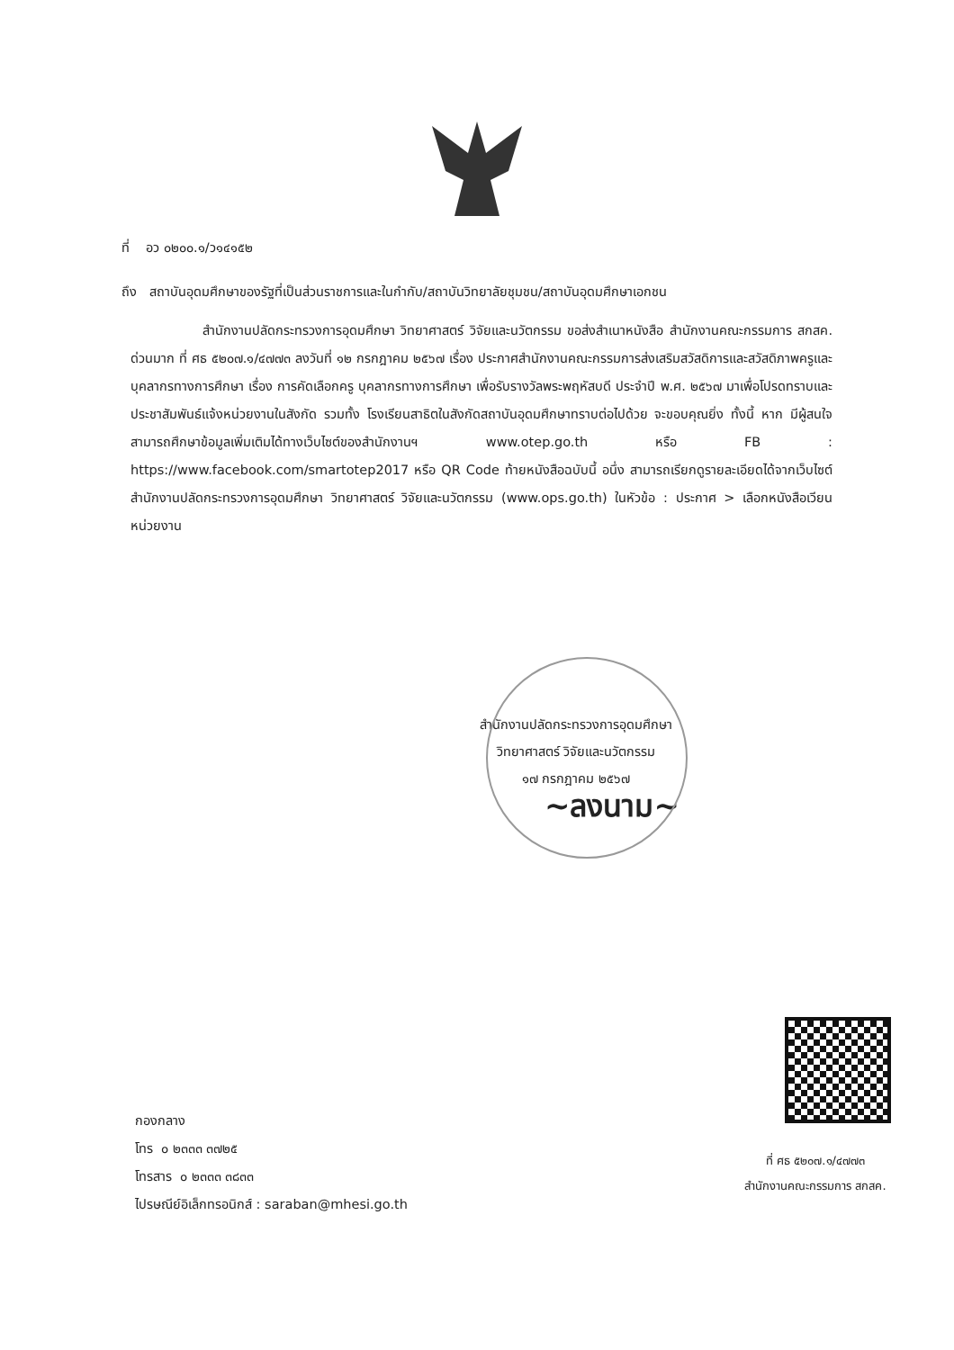ที่ อว ๐๒๐๐.๑/ว๑๔๑๕๒
ถึง สถาบันอุดมศึกษาของรัฐที่เป็นส่วนราชการและในกำกับ/สถาบันวิทยาลัยชุมชน/สถาบันอุดมศึกษาเอกชน
สำนักงานปลัดกระทรวงการอุดมศึกษา วิทยาศาสตร์ วิจัยและนวัตกรรม ขอส่งสำเนาหนังสือ สำนักงานคณะกรรมการ สกสค. ด่วนมาก ที่ ศธ ๕๒๐๗.๑/๔๗๗๓ ลงวันที่ ๑๒ กรกฎาคม ๒๕๖๗ เรื่อง ประกาศสำนักงานคณะกรรมการส่งเสริมสวัสดิการและสวัสดิภาพครูและบุคลากรทางการศึกษา เรื่อง การคัดเลือกครู บุคลากรทางการศึกษา เพื่อรับรางวัลพระพฤหัสบดี ประจำปี พ.ศ. ๒๕๖๗ มาเพื่อโปรดทราบและประชาสัมพันธ์แจ้งหน่วยงานในสังกัด รวมทั้ง โรงเรียนสาธิตในสังกัดสถาบันอุดมศึกษาทราบต่อไปด้วย จะขอบคุณยิ่ง ทั้งนี้ หาก มีผู้สนใจสามารถศึกษาข้อมูลเพิ่มเติมได้ทางเว็บไซต์ของสำนักงานฯ www.otep.go.th หรือ FB : https://www.facebook.com/smartotep2017 หรือ QR Code ท้ายหนังสือฉบับนี้ อนึ่ง สามารถเรียกดูรายละเอียดได้จากเว็บไซต์สำนักงานปลัดกระทรวงการอุดมศึกษา วิทยาศาสตร์ วิจัยและนวัตกรรม (www.ops.go.th) ในหัวข้อ : ประกาศ > เลือกหนังสือเวียนหน่วยงาน
สำนักงานปลัดกระทรวงการอุดมศึกษา
วิทยาศาสตร์ วิจัยและนวัตกรรม
๑๗ กรกฎาคม ๒๕๖๗
~ลงนาม~
กองกลาง
โทร ๐ ๒๓๓๓ ๓๗๒๕
โทรสาร ๐ ๒๓๓๓ ๓๘๓๓
ไปรษณีย์อิเล็กทรอนิกส์ : saraban@mhesi.go.th
ที่ ศธ ๕๒๐๗.๑/๔๗๗๓
สำนักงานคณะกรรมการ สกสค.